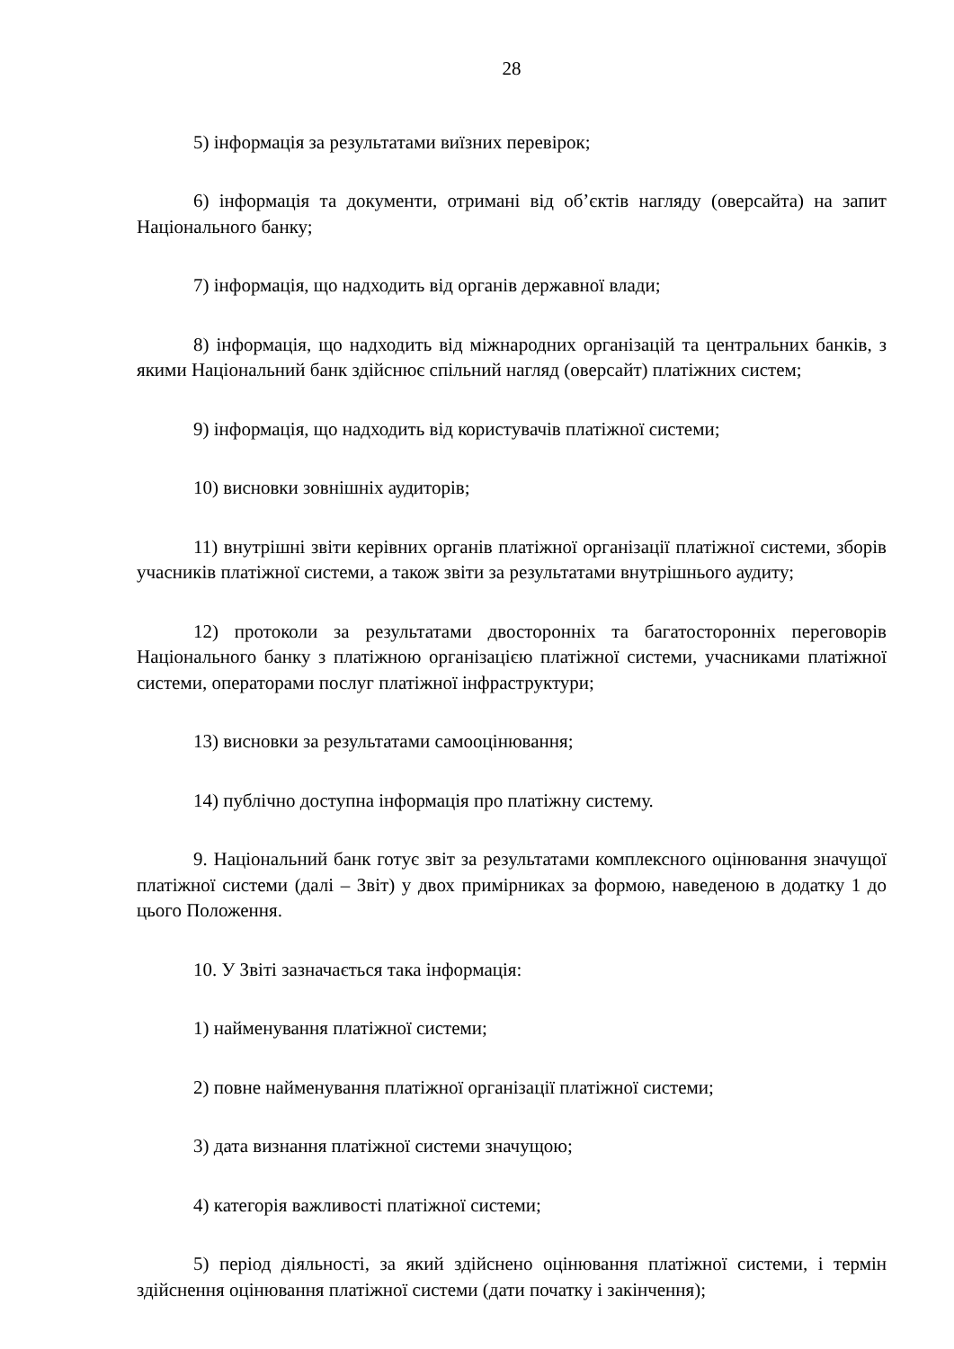28
5) інформація за результатами виїзних перевірок;
6) інформація та документи, отримані від об’єктів нагляду (оверсайта) на запит Національного банку;
7) інформація, що надходить від органів державної влади;
8) інформація, що надходить від міжнародних організацій та центральних банків, з якими Національний банк здійснює спільний нагляд (оверсайт) платіжних систем;
9) інформація, що надходить від користувачів платіжної системи;
10) висновки зовнішніх аудиторів;
11) внутрішні звіти керівних органів платіжної організації платіжної системи, зборів учасників платіжної системи, а також звіти за результатами внутрішнього аудиту;
12) протоколи за результатами двосторонніх та багатосторонніх переговорів Національного банку з платіжною організацією платіжної системи, учасниками платіжної системи, операторами послуг платіжної інфраструктури;
13) висновки за результатами самооцінювання;
14) публічно доступна інформація про платіжну систему.
9. Національний банк готує звіт за результатами комплексного оцінювання значущої платіжної системи (далі – Звіт) у двох примірниках за формою, наведеною в додатку 1 до цього Положення.
10. У Звіті зазначається така інформація:
1) найменування платіжної системи;
2) повне найменування платіжної організації платіжної системи;
3) дата визнання платіжної системи значущою;
4) категорія важливості платіжної системи;
5) період діяльності, за який здійснено оцінювання платіжної системи, і термін здійснення оцінювання платіжної системи (дати початку і закінчення);